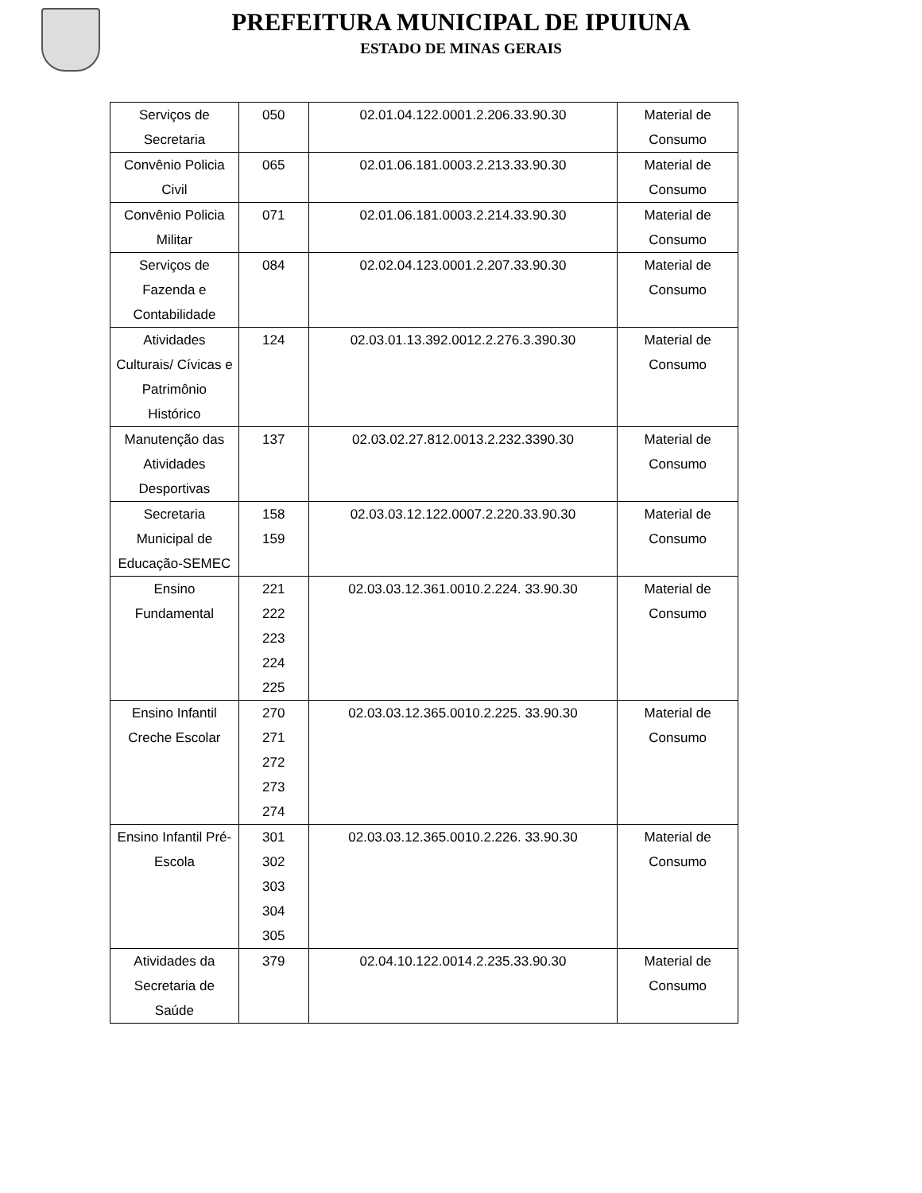PREFEITURA MUNICIPAL DE IPUIUNA
ESTADO DE MINAS GERAIS
| Serviços de Secretaria | 050 | 02.01.04.122.0001.2.206.33.90.30 | Material de Consumo |
| Convênio Policia Civil | 065 | 02.01.06.181.0003.2.213.33.90.30 | Material de Consumo |
| Convênio Policia Militar | 071 | 02.01.06.181.0003.2.214.33.90.30 | Material de Consumo |
| Serviços de Fazenda e Contabilidade | 084 | 02.02.04.123.0001.2.207.33.90.30 | Material de Consumo |
| Atividades Culturais/ Cívicas e Patrimônio Histórico | 124 | 02.03.01.13.392.0012.2.276.3.390.30 | Material de Consumo |
| Manutenção das Atividades Desportivas | 137 | 02.03.02.27.812.0013.2.232.3390.30 | Material de Consumo |
| Secretaria Municipal de Educação-SEMEC | 158 159 | 02.03.03.12.122.0007.2.220.33.90.30 | Material de Consumo |
| Ensino Fundamental | 221 222 223 224 225 | 02.03.03.12.361.0010.2.224. 33.90.30 | Material de Consumo |
| Ensino Infantil Creche Escolar | 270 271 272 273 274 | 02.03.03.12.365.0010.2.225. 33.90.30 | Material de Consumo |
| Ensino Infantil Pré-Escola | 301 302 303 304 305 | 02.03.03.12.365.0010.2.226. 33.90.30 | Material de Consumo |
| Atividades da Secretaria de Saúde | 379 | 02.04.10.122.0014.2.235.33.90.30 | Material de Consumo |